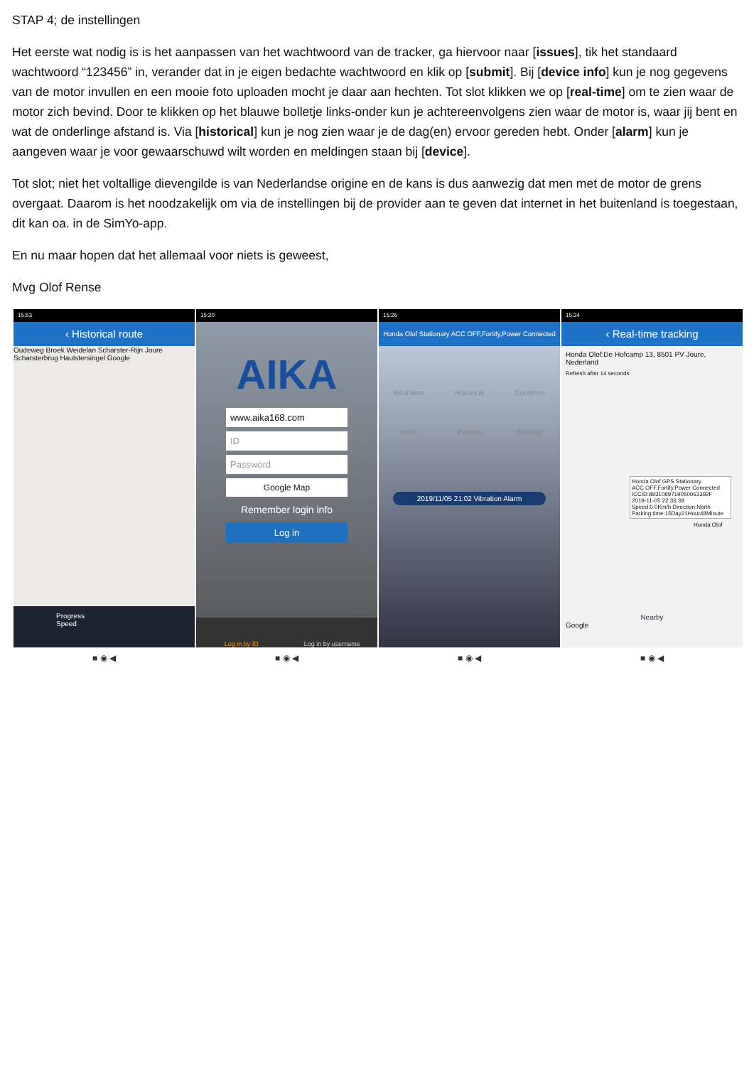STAP 4; de instellingen
Het eerste wat nodig is is het aanpassen van het wachtwoord van de tracker, ga hiervoor naar [issues], tik het standaard wachtwoord “123456” in, verander dat in je eigen bedachte wachtwoord en klik op [submit]. Bij [device info] kun je nog gegevens van de motor invullen en een mooie foto uploaden mocht je daar aan hechten. Tot slot klikken we op [real-time] om te zien waar de motor zich bevind. Door te klikken op het blauwe bolletje links-onder kun je achtereenvolgens zien waar de motor is, waar jij bent en wat de onderlinge afstand is. Via [historical] kun je nog zien waar je de dag(en) ervoor gereden hebt. Onder [alarm] kun je aangeven waar je voor gewaarschuwd wilt worden en meldingen staan bij [device].
Tot slot; niet het voltallige dievengilde is van Nederlandse origine en de kans is dus aanwezig dat men met de motor de grens overgaat. Daarom is het noodzakelijk om via de instellingen bij de provider aan te geven dat internet in het buitenland is toegestaan, dit kan oa. in de SimYo-app.
En nu maar hopen dat het allemaal voor niets is geweest,
Mvg Olof Rense
15:53
‹ Historical route
Oudeweg Broek Weidelan Scharster-Rijn Joure Scharsterbrug Haulstersingel Google
Progress
Speed
■ ◉ ◀
15:20
AIKA
www.aika168.com
ID
Password
Google Map
Remember login info
Log in
Log in by ID Log in by username
■ ◉ ◀
15:26
Honda Olof Stationary ACC OFF,Fortify,Power Connected
Real-time Historical Geofence Issue Parking Mileage Device info Device Alarm
2019/11/05 21:02 Vibration Alarm
■ ◉ ◀
15:34
‹ Real-time tracking
Honda Olof:De Hofcamp 13, 8501 PV Joure, Nederland
Refresh after 14 seconds
Honda Olof GPS Stationary
ACC OFF,Fortify,Power Connected
ICCID:8931089719050063392F
2019-11-05 22:33:39
Speed:0.0Km/h Direction:North
Parking time:15Day21Hour48Minute
Honda Olof
Nearby
Google
■ ◉ ◀